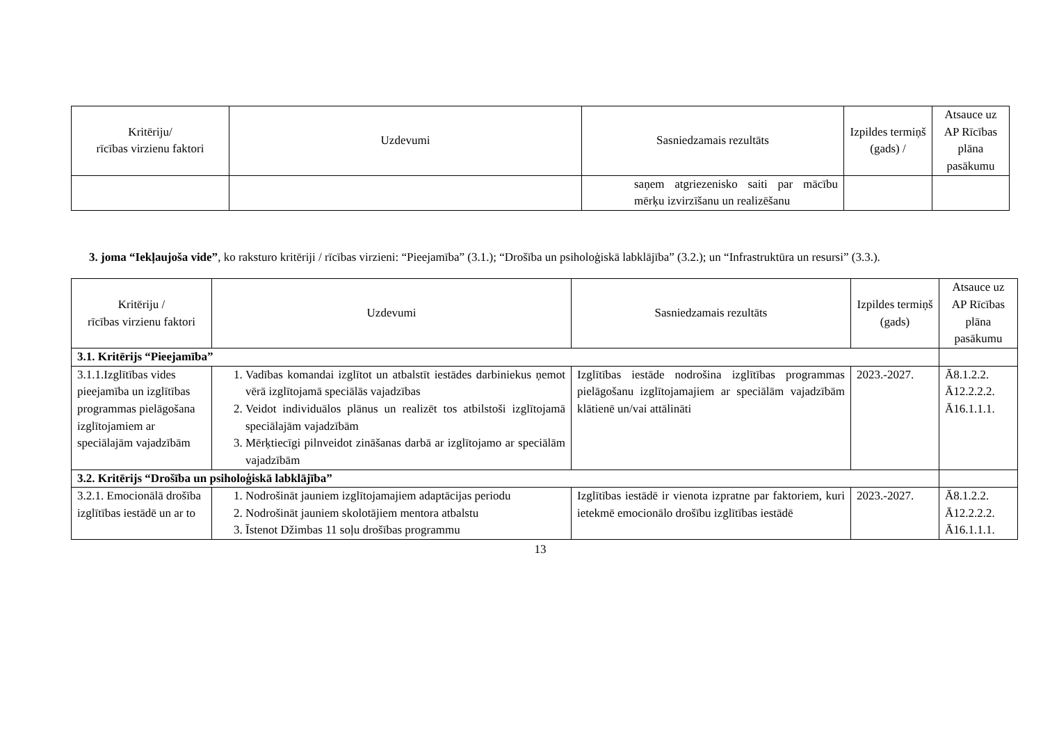| Kritēriju/ rīcības virzienu faktori | Uzdevumi | Sasniedzamais rezultāts | Izpildes termiņš (gads) / | Atsauce uz AP Rīcības plāna pasākumu |
| --- | --- | --- | --- | --- |
| | | saņem atgriezenisko saiti par mācību mērķu izvirzīšanu un realizēšanu | | |
3. joma “Iekļaujoša vide”, ko raksturo kritēriji / rīcības virzieni: “Pieejamība” (3.1.); “Drošība un psiholoģiskā labklājība” (3.2.); un “Infrastruktūra un resursi” (3.3.).
| Kritēriju / rīcības virzienu faktori | Uzdevumi | Sasniedzamais rezultāts | Izpildes termiņš (gads) | Atsauce uz AP Rīcības plāna pasākumu |
| --- | --- | --- | --- | --- |
| 3.1. Kritērijs “Pieejamība” | | | | |
| 3.1.1.Izglītības vides pieejamība un izglītības programmas pielāgošana izglītojamiem ar speciālajām vajadzībām | 1. Vadības komandai izglītot un atbalstīt iestādes darbiniekus ņemot vērā izglītojamā speciālās vajadzības 2. Veidot individuālos plānus un realizēt tos atbilstoši izglītojamā speciālajām vajadzībām 3. Mērķtiecīgi pilnveidot zināšanas darbā ar izglītojamo ar speciālām vajadzībām | Izglītības iestāde nodrošina izglītības programmas pielāgošanu izglītojamajiem ar speciālām vajadzībām klātienē un/vai attālināti | 2023.-2027. | Ā8.1.2.2. Ā12.2.2.2. Ā16.1.1.1. |
| 3.2. Kritērijs “Drošība un psiholoģiskā labklājība” | | | | |
| 3.2.1. Emocionālā drošība izglītības iestādē un ar to | 1. Nodrošināt jauniem izglītojamajiem adaptācijas periodu 2. Nodrošināt jauniem skolotājiem mentora atbalstu 3. Īstenot Džimbas 11 soļu drošības programmu | Izglītības iestādē ir vienota izpratne par faktoriem, kuri ietekmē emocionālo drošību izglītības iestādē | 2023.-2027. | Ā8.1.2.2. Ā12.2.2.2. Ā16.1.1.1. |
13